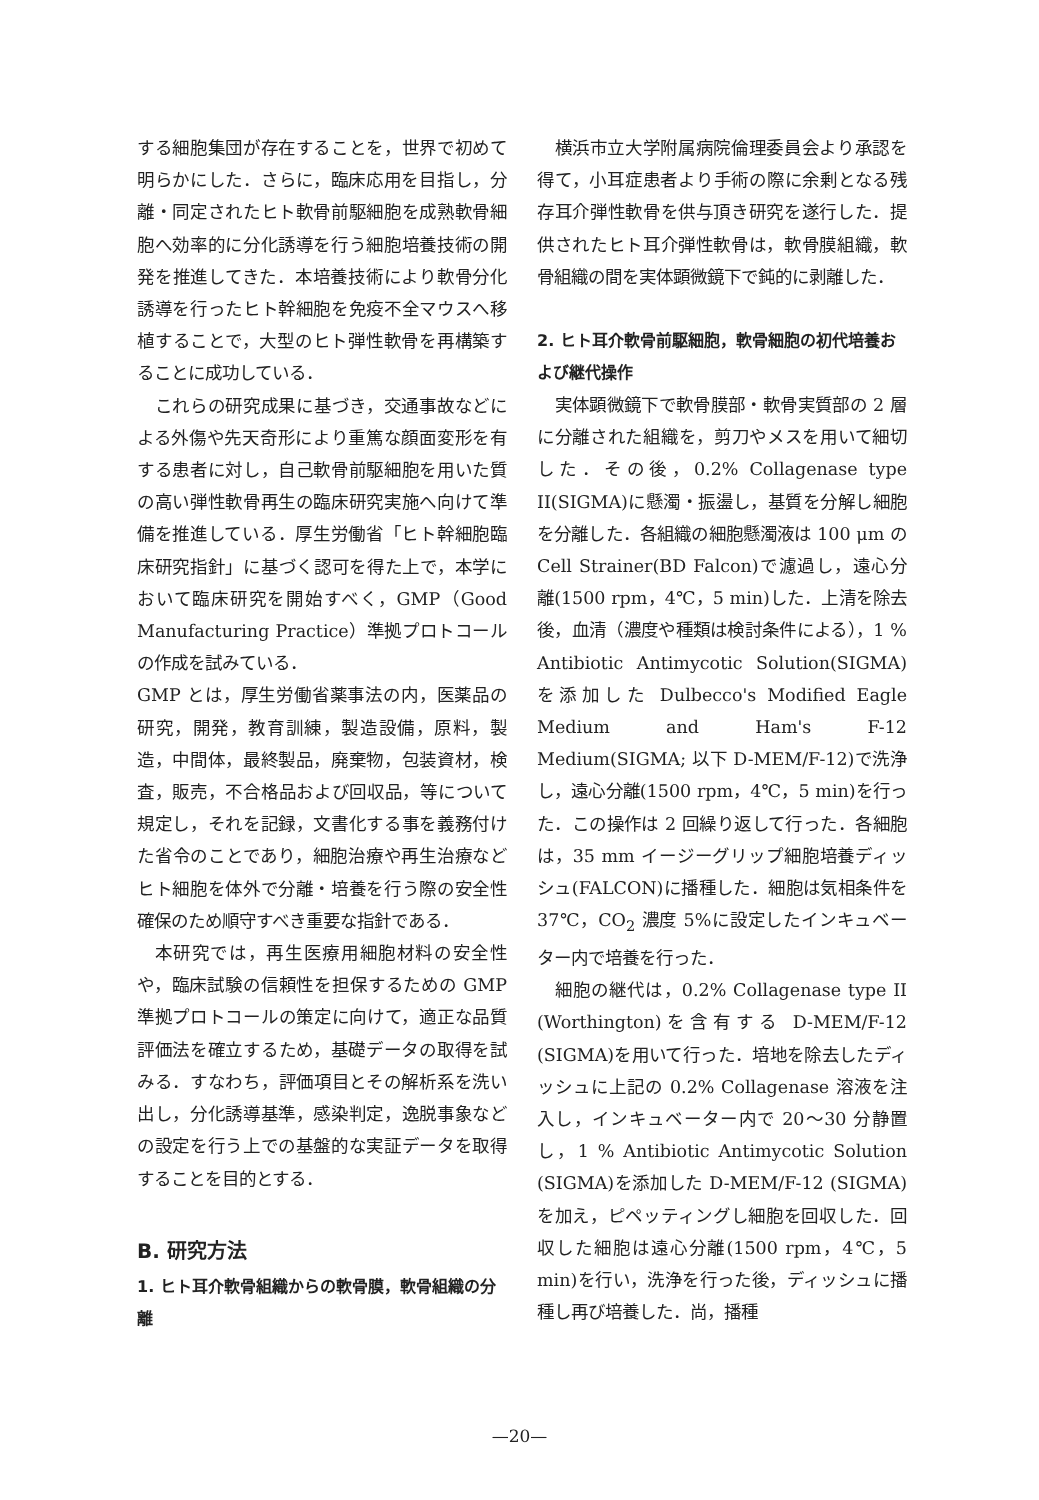する細胞集団が存在することを，世界で初めて明らかにした．さらに，臨床応用を目指し，分離・同定されたヒト軟骨前駆細胞を成熟軟骨細胞へ効率的に分化誘導を行う細胞培養技術の開発を推進してきた．本培養技術により軟骨分化誘導を行ったヒト幹細胞を免疫不全マウスへ移植することで，大型のヒト弾性軟骨を再構築することに成功している．
これらの研究成果に基づき，交通事故などによる外傷や先天奇形により重篤な顔面変形を有する患者に対し，自己軟骨前駆細胞を用いた質の高い弾性軟骨再生の臨床研究実施へ向けて準備を推進している．厚生労働省「ヒト幹細胞臨床研究指針」に基づく認可を得た上で，本学において臨床研究を開始すべく，GMP（Good Manufacturing Practice）準拠プロトコールの作成を試みている．
GMP とは，厚生労働省薬事法の内，医薬品の研究，開発，教育訓練，製造設備，原料，製造，中間体，最終製品，廃棄物，包装資材，検査，販売，不合格品および回収品，等について規定し，それを記録，文書化する事を義務付けた省令のことであり，細胞治療や再生治療などヒト細胞を体外で分離・培養を行う際の安全性確保のため順守すべき重要な指針である．
本研究では，再生医療用細胞材料の安全性や，臨床試験の信頼性を担保するための GMP 準拠プロトコールの策定に向けて，適正な品質評価法を確立するため，基礎データの取得を試みる．すなわち，評価項目とその解析系を洗い出し，分化誘導基準，感染判定，逸脱事象などの設定を行う上での基盤的な実証データを取得することを目的とする．
B. 研究方法
1. ヒト耳介軟骨組織からの軟骨膜，軟骨組織の分離
横浜市立大学附属病院倫理委員会より承認を得て，小耳症患者より手術の際に余剰となる残存耳介弾性軟骨を供与頂き研究を遂行した．提供されたヒト耳介弾性軟骨は，軟骨膜組織，軟骨組織の間を実体顕微鏡下で鈍的に剥離した．
2. ヒト耳介軟骨前駆細胞，軟骨細胞の初代培養および継代操作
実体顕微鏡下で軟骨膜部・軟骨実質部の 2 層に分離された組織を，剪刀やメスを用いて細切した．その後，0.2% Collagenase type II(SIGMA)に懸濁・振盪し，基質を分解し細胞を分離した．各組織の細胞懸濁液は 100 μm の Cell Strainer(BD Falcon)で濾過し，遠心分離(1500 rpm，4℃，5 min)した．上清を除去後，血清（濃度や種類は検討条件による），1 % Antibiotic Antimycotic Solution(SIGMA)を添加した Dulbecco's Modified Eagle Medium and Ham's F-12 Medium(SIGMA; 以下 D-MEM/F-12)で洗浄し，遠心分離(1500 rpm，4℃，5 min)を行った．この操作は 2 回繰り返して行った．各細胞は，35 mm イージーグリップ細胞培養ディッシュ(FALCON)に播種した．細胞は気相条件を 37℃，CO<sub>2</sub> 濃度 5%に設定したインキュベーター内で培養を行った．
細胞の継代は，0.2% Collagenase type II (Worthington)を含有する D-MEM/F-12 (SIGMA)を用いて行った．培地を除去したディッシュに上記の 0.2% Collagenase 溶液を注入し，インキュベーター内で 20～30 分静置し，1 % Antibiotic Antimycotic Solution (SIGMA)を添加した D-MEM/F-12 (SIGMA)を加え，ピペッティングし細胞を回収した．回収した細胞は遠心分離(1500 rpm，4℃，5 min)を行い，洗浄を行った後，ディッシュに播種し再び培養した．尚，播種
—20—